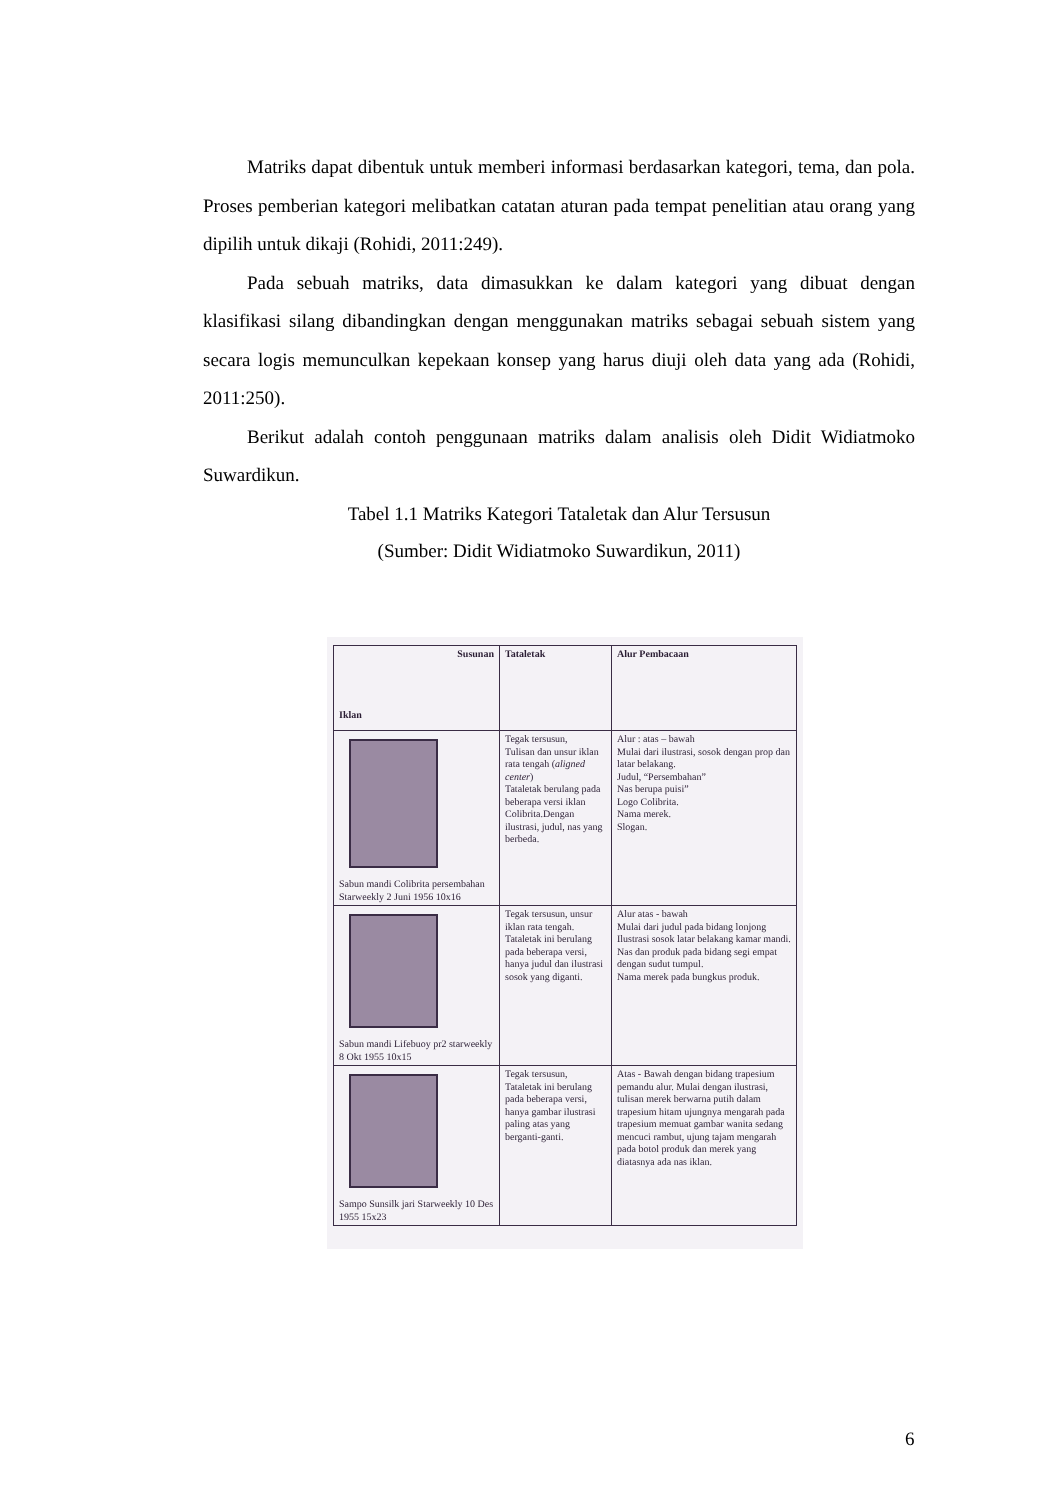Matriks dapat dibentuk untuk memberi informasi berdasarkan kategori, tema, dan pola. Proses pemberian kategori melibatkan catatan aturan pada tempat penelitian atau orang yang dipilih untuk dikaji (Rohidi, 2011:249).
Pada sebuah matriks, data dimasukkan ke dalam kategori yang dibuat dengan klasifikasi silang dibandingkan dengan menggunakan matriks sebagai sebuah sistem yang secara logis memunculkan kepekaan konsep yang harus diuji oleh data yang ada (Rohidi, 2011:250).
Berikut adalah contoh penggunaan matriks dalam analisis oleh Didit Widiatmoko Suwardikun.
Tabel 1.1 Matriks Kategori Tataletak dan Alur Tersusun
(Sumber: Didit Widiatmoko Suwardikun, 2011)
| Susunan Iklan | Tataletak | Alur Pembacaan |
| --- | --- | --- |
| Sabun mandi Colibrita persembahan Starweekly 2 Juni 1956 10x16 | Tegak tersusun, Tulisan dan unsur iklan rata tengah ( aligned center ) Tataletak berulang pada beberapa versi iklan Colibrita.Dengan ilustrasi, judul, nas yang berbeda. | Alur : atas – bawah Mulai dari ilustrasi, sosok dengan prop dan latar belakang. Judul, “Persembahan” Nas berupa puisi” Logo Colibrita. Nama merek. Slogan. |
| Sabun mandi Lifebuoy pr2 starweekly 8 Okt 1955 10x15 | Tegak tersusun, unsur iklan rata tengah. Tataletak ini berulang pada beberapa versi, hanya judul dan ilustrasi sosok yang diganti. | Alur atas - bawah Mulai dari judul pada bidang lonjong Ilustrasi sosok latar belakang kamar mandi. Nas dan produk pada bidang segi empat dengan sudut tumpul. Nama merek pada bungkus produk. |
| Sampo Sunsilk jari Starweekly 10 Des 1955 15x23 | Tegak tersusun, Tataletak ini berulang pada beberapa versi, hanya gambar ilustrasi paling atas yang berganti-ganti. | Atas - Bawah dengan bidang trapesium pemandu alur. Mulai dengan ilustrasi, tulisan merek berwarna putih dalam trapesium hitam ujungnya mengarah pada trapesium memuat gambar wanita sedang mencuci rambut, ujung tajam mengarah pada botol produk dan merek yang diatasnya ada nas iklan. |
6